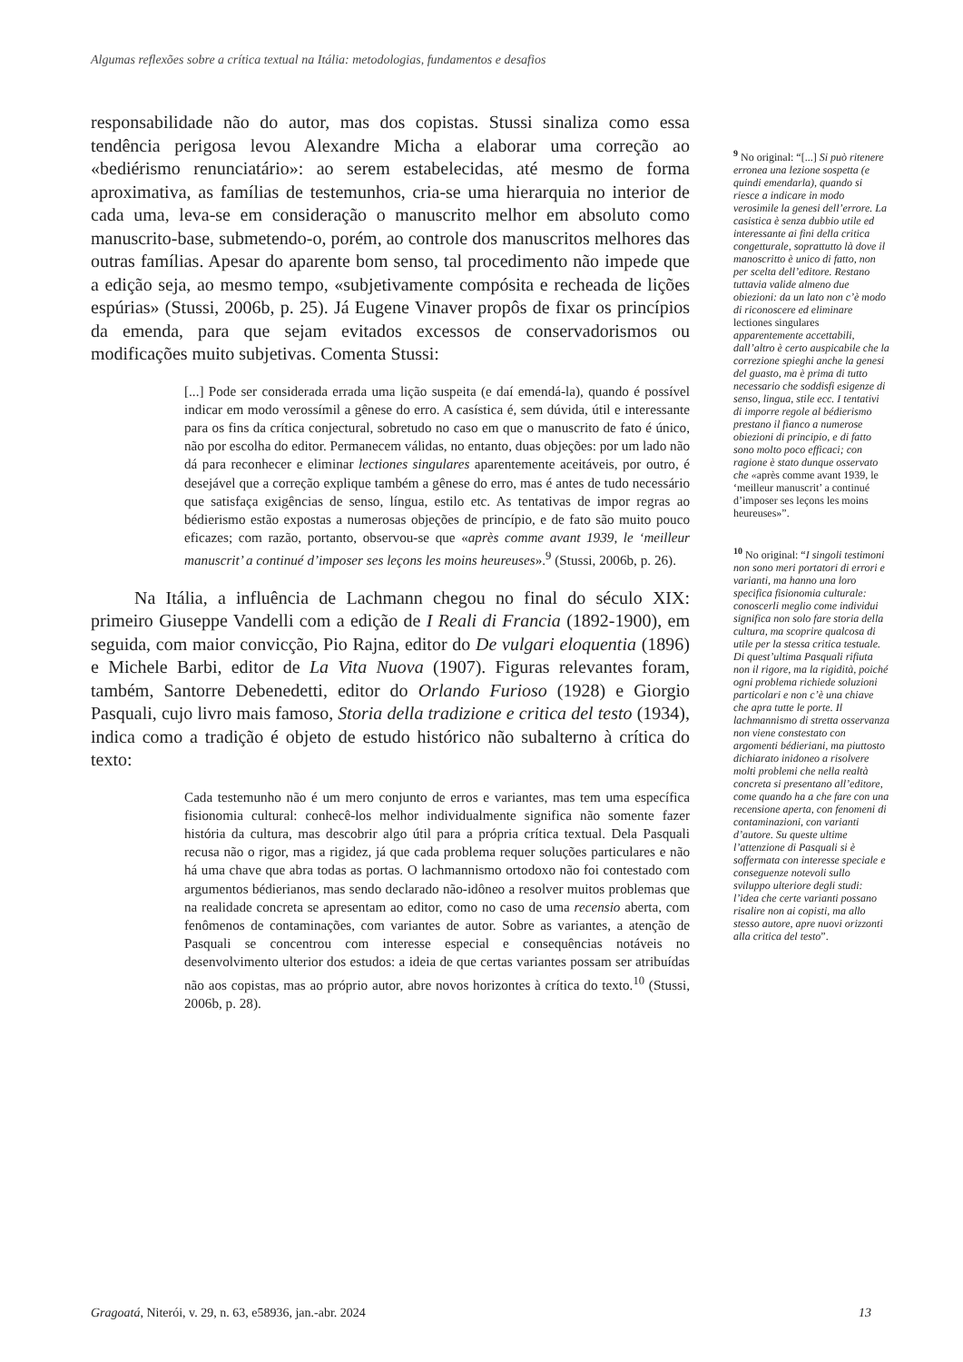Algumas reflexões sobre a crítica textual na Itália: metodologias, fundamentos e desafios
responsabilidade não do autor, mas dos copistas. Stussi sinaliza como essa tendência perigosa levou Alexandre Micha a elaborar uma correção ao «bediérismo renunciatário»: ao serem estabelecidas, até mesmo de forma aproximativa, as famílias de testemunhos, cria-se uma hierarquia no interior de cada uma, leva-se em consideração o manuscrito melhor em absoluto como manuscrito-base, submetendo-o, porém, ao controle dos manuscritos melhores das outras famílias. Apesar do aparente bom senso, tal procedimento não impede que a edição seja, ao mesmo tempo, «subjetivamente compósita e recheada de lições espúrias» (Stussi, 2006b, p. 25). Já Eugene Vinaver propôs de fixar os princípios da emenda, para que sejam evitados excessos de conservadorismos ou modificações muito subjetivas. Comenta Stussi:
[...] Pode ser considerada errada uma lição suspeita (e daí emendá-la), quando é possível indicar em modo verossímil a gênese do erro. A casística é, sem dúvida, útil e interessante para os fins da crítica conjectural, sobretudo no caso em que o manuscrito de fato é único, não por escolha do editor. Permanecem válidas, no entanto, duas objeções: por um lado não dá para reconhecer e eliminar lectiones singulares aparentemente aceitáveis, por outro, é desejável que a correção explique também a gênese do erro, mas é antes de tudo necessário que satisfaça exigências de senso, língua, estilo etc. As tentativas de impor regras ao bédierismo estão expostas a numerosas objeções de princípio, e de fato são muito pouco eficazes; com razão, portanto, observou-se que «après comme avant 1939, le ‘meilleur manuscrit’ a continué d’imposer ses leçons les moins heureuses».<sup>9</sup> (Stussi, 2006b, p. 26).
Na Itália, a influência de Lachmann chegou no final do século XIX: primeiro Giuseppe Vandelli com a edição de I Reali di Francia (1892-1900), em seguida, com maior convicção, Pio Rajna, editor do De vulgari eloquentia (1896) e Michele Barbi, editor de La Vita Nuova (1907). Figuras relevantes foram, também, Santorre Debenedetti, editor do Orlando Furioso (1928) e Giorgio Pasquali, cujo livro mais famoso, Storia della tradizione e critica del testo (1934), indica como a tradição é objeto de estudo histórico não subalterno à crítica do texto:
Cada testemunho não é um mero conjunto de erros e variantes, mas tem uma específica fisionomia cultural: conhecê-los melhor individualmente significa não somente fazer história da cultura, mas descobrir algo útil para a própria crítica textual. Dela Pasquali recusa não o rigor, mas a rigidez, já que cada problema requer soluções particulares e não há uma chave que abra todas as portas. O lachmannismo ortodoxo não foi contestado com argumentos bédierianos, mas sendo declarado não-idôneo a resolver muitos problemas que na realidade concreta se apresentam ao editor, como no caso de uma recensio aberta, com fenômenos de contaminações, com variantes de autor. Sobre as variantes, a atenção de Pasquali se concentrou com interesse especial e consequências notáveis no desenvolvimento ulterior dos estudos: a ideia de que certas variantes possam ser atribuídas não aos copistas, mas ao próprio autor, abre novos horizontes à crítica do texto.<sup>10</sup> (Stussi, 2006b, p. 28).
<sup>9</sup> No original: “[...] Si può ritenere erronea una lezione sospetta (e quindi emendarla), quando si riesce a indicare in modo verosimile la genesi dell’errore. La casistica è senza dubbio utile ed interessante ai fini della critica congetturale, soprattutto là dove il manoscritto è unico di fatto, non per scelta dell’editore. Restano tuttavia valide almeno due obiezioni: da un lato non c’è modo di riconoscere ed eliminare lectiones singulares apparentemente accettabili, dall’altro è certo auspicabile che la correzione spieghi anche la genesi del guasto, ma è prima di tutto necessario che soddisfi esigenze di senso, lingua, stile ecc. I tentativi di imporre regole al bédierismo prestano il fianco a numerose obiezioni di principio, e di fatto sono molto poco efficaci; con ragione è stato dunque osservato che «après comme avant 1939, le ‘meilleur manuscrit’ a continué d’imposer ses leçons les moins heureuses»”.
<sup>10</sup> No original: “I singoli testimoni non sono meri portatori di errori e varianti, ma hanno una loro specifica fisionomia culturale: conoscerli meglio come individui significa non solo fare storia della cultura, ma scoprire qualcosa di utile per la stessa critica testuale. Di quest’ultima Pasquali rifiuta non il rigore, ma la rigidità, poiché ogni problema richiede soluzioni particolari e non c’è una chiave che apra tutte le porte. Il lachmannismo di stretta osservanza non viene constestato con argomenti bédieriani, ma piuttosto dichiarato inidoneo a risolvere molti problemi che nella realtà concreta si presentano all’editore, come quando ha a che fare con una recensione aperta, con fenomeni di contaminazioni, con varianti d’autore. Su queste ultime l’attenzione di Pasquali si è soffermata con interesse speciale e conseguenze notevoli sullo sviluppo ulteriore degli studi: l’idea che certe varianti possano risalire non ai copisti, ma allo stesso autore, apre nuovi orizzonti alla critica del testo”.
Gragoatá, Niterói, v. 29, n. 63, e58936, jan.-abr. 2024 13